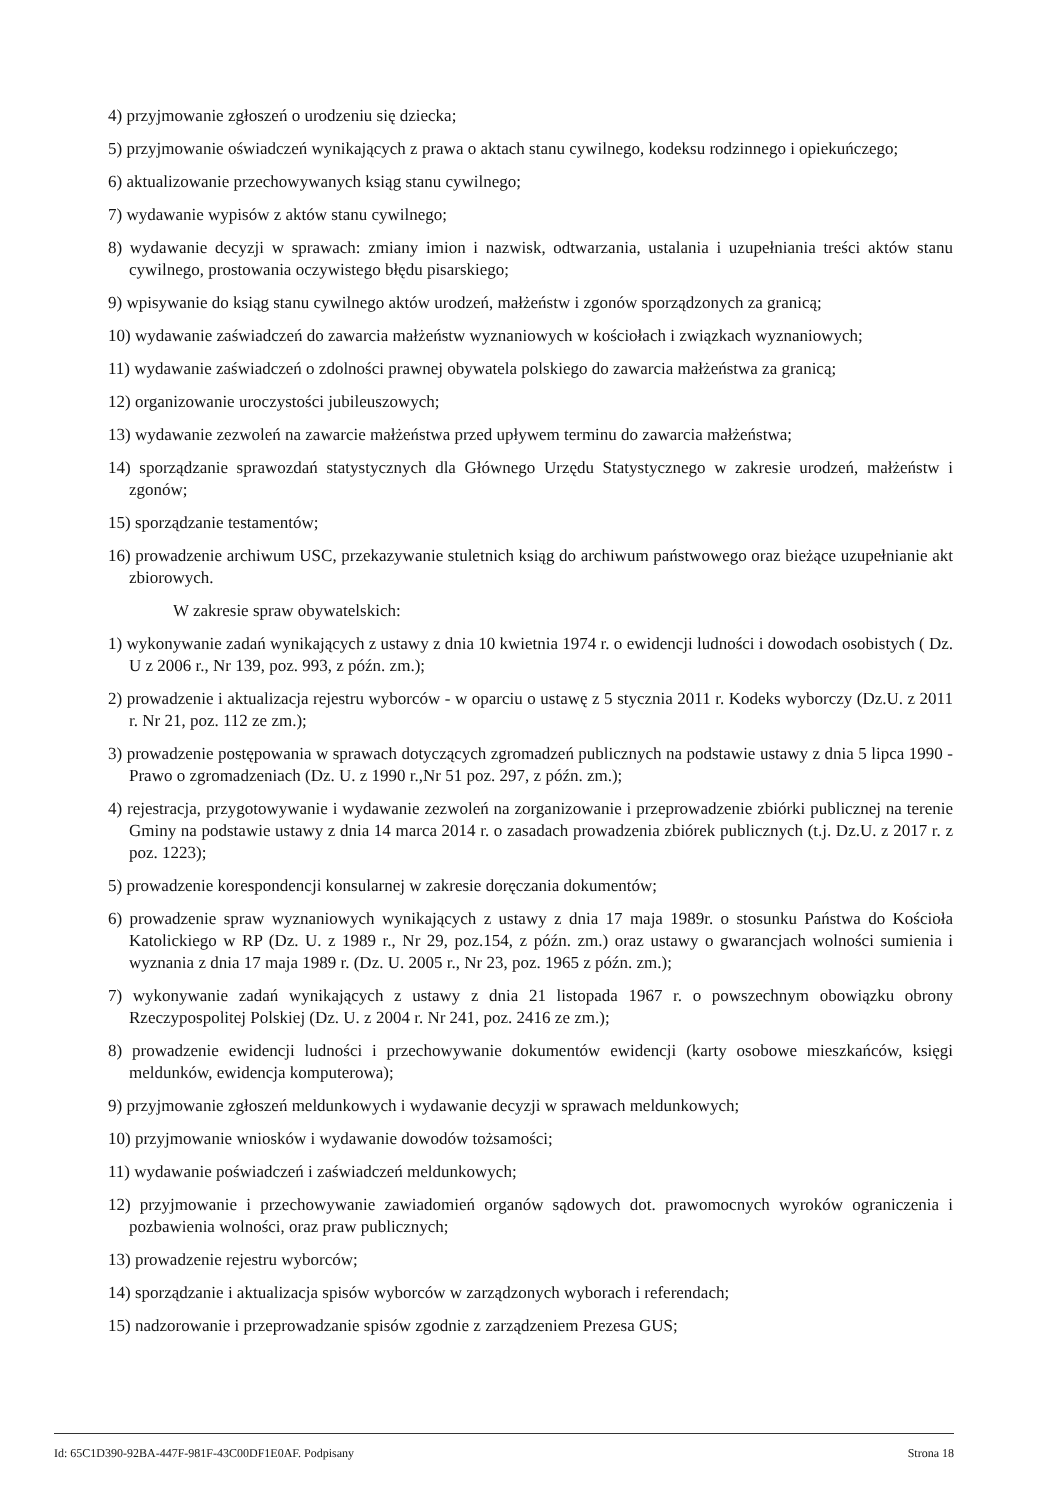4) przyjmowanie zgłoszeń o urodzeniu się dziecka;
5) przyjmowanie oświadczeń wynikających z prawa o aktach stanu cywilnego, kodeksu rodzinnego i opiekuńczego;
6) aktualizowanie przechowywanych ksiąg stanu cywilnego;
7) wydawanie wypisów z aktów stanu cywilnego;
8) wydawanie decyzji w sprawach: zmiany imion i nazwisk, odtwarzania, ustalania i uzupełniania treści aktów stanu cywilnego, prostowania oczywistego błędu pisarskiego;
9) wpisywanie do ksiąg stanu cywilnego aktów urodzeń, małżeństw i zgonów sporządzonych za granicą;
10) wydawanie zaświadczeń do zawarcia małżeństw wyznaniowych w kościołach i związkach wyznaniowych;
11) wydawanie zaświadczeń o zdolności prawnej obywatela polskiego do zawarcia małżeństwa za granicą;
12) organizowanie uroczystości jubileuszowych;
13) wydawanie zezwoleń na zawarcie małżeństwa przed upływem terminu do zawarcia małżeństwa;
14) sporządzanie sprawozdań statystycznych dla Głównego Urzędu Statystycznego w zakresie urodzeń, małżeństw i zgonów;
15) sporządzanie testamentów;
16) prowadzenie archiwum USC, przekazywanie stuletnich ksiąg do archiwum państwowego oraz bieżące uzupełnianie akt zbiorowych.
W zakresie spraw obywatelskich:
1) wykonywanie zadań wynikających z ustawy z dnia 10 kwietnia 1974 r. o ewidencji ludności i dowodach osobistych ( Dz. U z 2006 r., Nr 139, poz. 993, z późn. zm.);
2) prowadzenie i aktualizacja rejestru wyborców - w oparciu o ustawę z 5 stycznia 2011 r. Kodeks wyborczy (Dz.U. z 2011 r. Nr 21, poz. 112 ze zm.);
3) prowadzenie postępowania w sprawach dotyczących zgromadzeń publicznych na podstawie ustawy z dnia 5 lipca 1990 - Prawo o zgromadzeniach (Dz. U. z 1990 r.,Nr 51 poz. 297, z późn. zm.);
4) rejestracja, przygotowywanie i wydawanie zezwoleń na zorganizowanie i przeprowadzenie zbiórki publicznej na terenie Gminy na podstawie ustawy z dnia 14 marca 2014 r. o zasadach prowadzenia zbiórek publicznych (t.j. Dz.U. z 2017 r. z poz. 1223);
5) prowadzenie korespondencji konsularnej w zakresie doręczania dokumentów;
6) prowadzenie spraw wyznaniowych wynikających z ustawy z dnia 17 maja 1989r. o stosunku Państwa do Kościoła Katolickiego w RP (Dz. U. z 1989 r., Nr 29, poz.154, z późn. zm.) oraz ustawy o gwarancjach wolności sumienia i wyznania z dnia 17 maja 1989 r. (Dz. U. 2005 r., Nr 23, poz. 1965 z późn. zm.);
7) wykonywanie zadań wynikających z ustawy z dnia 21 listopada 1967 r. o powszechnym obowiązku obrony Rzeczypospolitej Polskiej (Dz. U. z 2004 r. Nr 241, poz. 2416 ze zm.);
8) prowadzenie ewidencji ludności i przechowywanie dokumentów ewidencji (karty osobowe mieszkańców, księgi meldunków, ewidencja komputerowa);
9) przyjmowanie zgłoszeń meldunkowych i wydawanie decyzji w sprawach meldunkowych;
10) przyjmowanie wniosków i wydawanie dowodów tożsamości;
11) wydawanie poświadczeń i zaświadczeń meldunkowych;
12) przyjmowanie i przechowywanie zawiadomień organów sądowych dot. prawomocnych wyroków ograniczenia i pozbawienia wolności, oraz praw publicznych;
13) prowadzenie rejestru wyborców;
14) sporządzanie i aktualizacja spisów wyborców w zarządzonych wyborach i referendach;
15) nadzorowanie i przeprowadzanie spisów zgodnie z zarządzeniem Prezesa GUS;
Id: 65C1D390-92BA-447F-981F-43C00DF1E0AF. Podpisany Strona 18